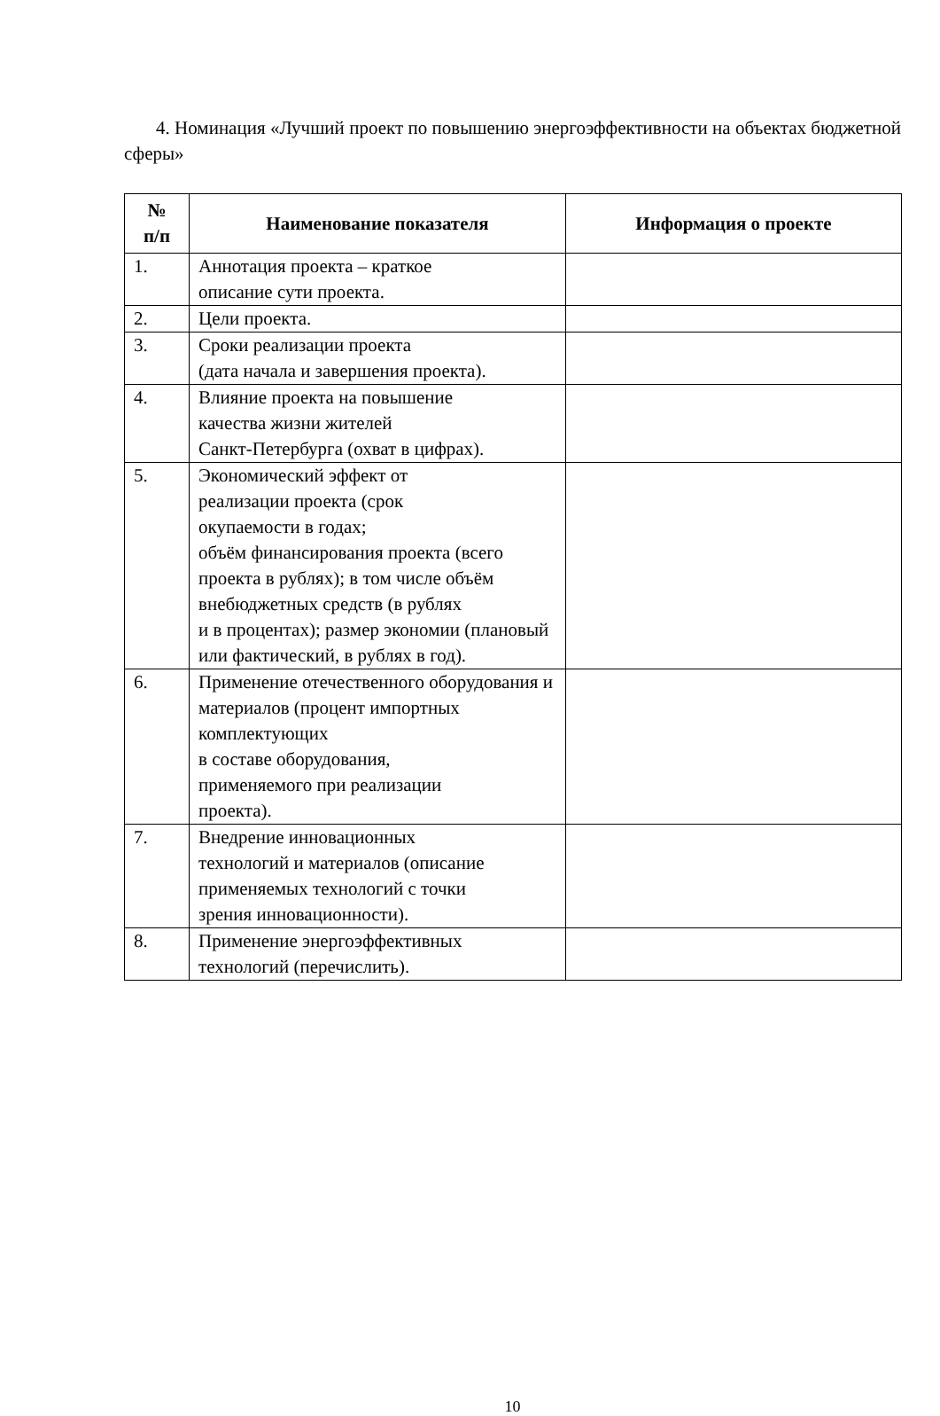4. Номинация «Лучший проект по повышению энергоэффективности на объектах бюджетной сферы»
| № п/п | Наименование показателя | Информация о проекте |
| --- | --- | --- |
| 1. | Аннотация проекта – краткое описание сути проекта. | |
| 2. | Цели проекта. | |
| 3. | Сроки реализации проекта (дата начала и завершения проекта). | |
| 4. | Влияние проекта на повышение качества жизни жителей Санкт-Петербурга (охват в цифрах). | |
| 5. | Экономический эффект от реализации проекта (срок окупаемости в годах; объём финансирования проекта (всего проекта в рублях); в том числе объём внебюджетных средств (в рублях и в процентах); размер экономии (плановый или фактический, в рублях в год). | |
| 6. | Применение отечественного оборудования и материалов (процент импортных комплектующих в составе оборудования, применяемого при реализации проекта). | |
| 7. | Внедрение инновационных технологий и материалов (описание применяемых технологий с точки зрения инновационности). | |
| 8. | Применение энергоэффективных технологий (перечислить). | |
10